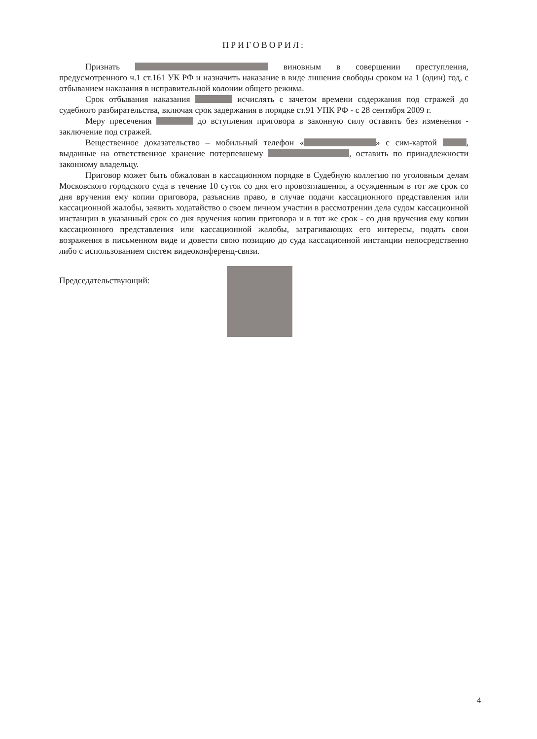ПРИГОВОРИЛ:
Признать виновным в совершении преступления, предусмотренного ч.1 ст.161 УК РФ и назначить наказание в виде лишения свободы сроком на 1 (один) год, с отбыванием наказания в исправительной колонии общего режима.
Срок отбывания наказания исчислять с зачетом времени содержания под стражей до судебного разбирательства, включая срок задержания в порядке ст.91 УПК РФ - с 28 сентября 2009 г.
Меру пресечения до вступления приговора в законную силу оставить без изменения - заключение под стражей.
Вещественное доказательство – мобильный телефон « » с сим-картой , выданные на ответственное хранение потерпевшему , оставить по принадлежности законному владельцу.
Приговор может быть обжалован в кассационном порядке в Судебную коллегию по уголовным делам Московского городского суда в течение 10 суток со дня его провозглашения, а осужденным в тот же срок со дня вручения ему копии приговора, разъяснив право, в случае подачи кассационного представления или кассационной жалобы, заявить ходатайство о своем личном участии в рассмотрении дела судом кассационной инстанции в указанный срок со дня вручения копии приговора и в тот же срок - со дня вручения ему копии кассационного представления или кассационной жалобы, затрагивающих его интересы, подать свои возражения в письменном виде и довести свою позицию до суда кассационной инстанции непосредственно либо с использованием систем видеоконференц-связи.
Председательствующий:
4